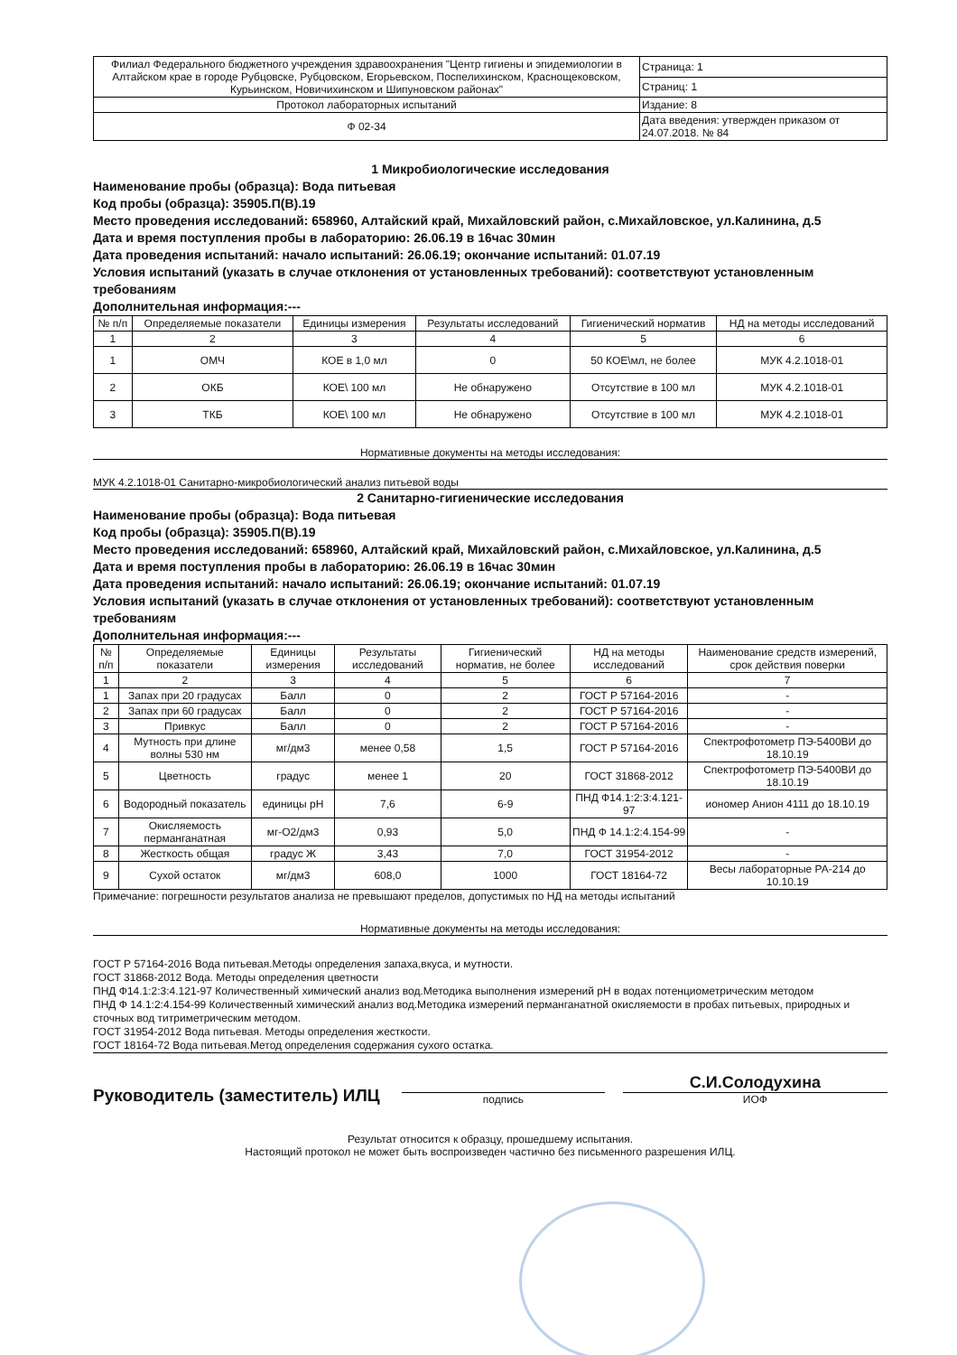| Филиал Федерального бюджетного учреждения здравоохранения "Центр гигиены и эпидемиологии в Алтайском крае в городе Рубцовске, Рубцовском, Егорьевском, Поспелихинском, Краснощековском, Курьинском, Новичихинском и Шипуновском районах" | Страница: 1 |
| | Страниц: 1 |
| Протокол лабораторных испытаний | Издание: 8 |
| Ф 02-34 | Дата введения: утвержден приказом от 24.07.2018. № 84 |
1 Микробиологические исследования
Наименование пробы (образца): Вода питьевая
Код пробы (образца): 35905.П(В).19
Место проведения исследований: 658960, Алтайский край, Михайловский район, с.Михайловское, ул.Калинина, д.5
Дата и время поступления пробы в лабораторию: 26.06.19 в 16час 30мин
Дата проведения испытаний: начало испытаний: 26.06.19; окончание испытаний: 01.07.19
Условия испытаний (указать в случае отклонения от установленных требований): соответствуют установленным требованиям
Дополнительная информация:---
| № п/п | Определяемые показатели | Единицы измерения | Результаты исследований | Гигиенический норматив | НД на методы исследований |
| --- | --- | --- | --- | --- | --- |
| 1 | 2 | 3 | 4 | 5 | 6 |
| 1 | ОМЧ | КОЕ в 1,0 мл | 0 | 50 КОЕ\мл, не более | МУК 4.2.1018-01 |
| 2 | ОКБ | КОЕ\ 100 мл | Не обнаружено | Отсутствие в 100 мл | МУК 4.2.1018-01 |
| 3 | ТКБ | КОЕ\ 100 мл | Не обнаружено | Отсутствие в 100 мл | МУК 4.2.1018-01 |
Нормативные документы на методы исследования:
МУК 4.2.1018-01 Санитарно-микробиологический анализ питьевой воды
2 Санитарно-гигиенические исследования
Наименование пробы (образца): Вода питьевая
Код пробы (образца): 35905.П(В).19
Место проведения исследований: 658960, Алтайский край, Михайловский район, с.Михайловское, ул.Калинина, д.5
Дата и время поступления пробы в лабораторию: 26.06.19 в 16час 30мин
Дата проведения испытаний: начало испытаний: 26.06.19; окончание испытаний: 01.07.19
Условия испытаний (указать в случае отклонения от установленных требований): соответствуют установленным требованиям
Дополнительная информация:---
| № п/п | Определяемые показатели | Единицы измерения | Результаты исследований | Гигиенический норматив, не более | НД на методы исследований | Наименование средств измерений, срок действия поверки |
| --- | --- | --- | --- | --- | --- | --- |
| 1 | 2 | 3 | 4 | 5 | 6 | 7 |
| 1 | Запах при 20 градусах | Балл | 0 | 2 | ГОСТ Р 57164-2016 | - |
| 2 | Запах при 60 градусах | Балл | 0 | 2 | ГОСТ Р 57164-2016 | - |
| 3 | Привкус | Балл | 0 | 2 | ГОСТ Р 57164-2016 | - |
| 4 | Мутность при длине волны 530 нм | мг/дм3 | менее 0,58 | 1,5 | ГОСТ Р 57164-2016 | Спектрофотометр ПЭ-5400ВИ до 18.10.19 |
| 5 | Цветность | градус | менее 1 | 20 | ГОСТ 31868-2012 | Спектрофотометр ПЭ-5400ВИ до 18.10.19 |
| 6 | Водородный показатель | единицы pH | 7,6 | 6-9 | ПНД Ф14.1:2:3:4.121-97 | иономер Анион 4111 до 18.10.19 |
| 7 | Окисляемость перманганатная | мг-О2/дм3 | 0,93 | 5,0 | ПНД Ф 14.1:2:4.154-99 | - |
| 8 | Жесткость общая | градус Ж | 3,43 | 7,0 | ГОСТ 31954-2012 | - |
| 9 | Сухой остаток | мг/дм3 | 608,0 | 1000 | ГОСТ 18164-72 | Весы лабораторные РА-214 до 10.10.19 |
Примечание: погрешности результатов анализа не превышают пределов, допустимых по НД на методы испытаний
Нормативные документы на методы исследования:
ГОСТ Р 57164-2016 Вода питьевая.Методы определения запаха,вкуса, и мутности.
ГОСТ 31868-2012 Вода. Методы определения цветности
ПНД Ф14.1:2:3:4.121-97 Количественный химический анализ вод.Методика выполнения измерений pH в водах потенциометрическим методом
ПНД Ф 14.1:2:4.154-99 Количественный химический анализ вод.Методика измерений перманганатной окисляемости в пробах питьевых, природных и сточных вод титриметрическим методом.
ГОСТ 31954-2012 Вода питьевая. Методы определения жесткости.
ГОСТ 18164-72 Вода питьевая.Метод определения содержания сухого остатка.
Руководитель (заместитель) ИЛЦ
подпись
С.И.Солодухина
ИОФ
Результат относится к образцу, прошедшему испытания.
Настоящий протокол не может быть воспроизведен частично без письменного разрешения ИЛЦ.